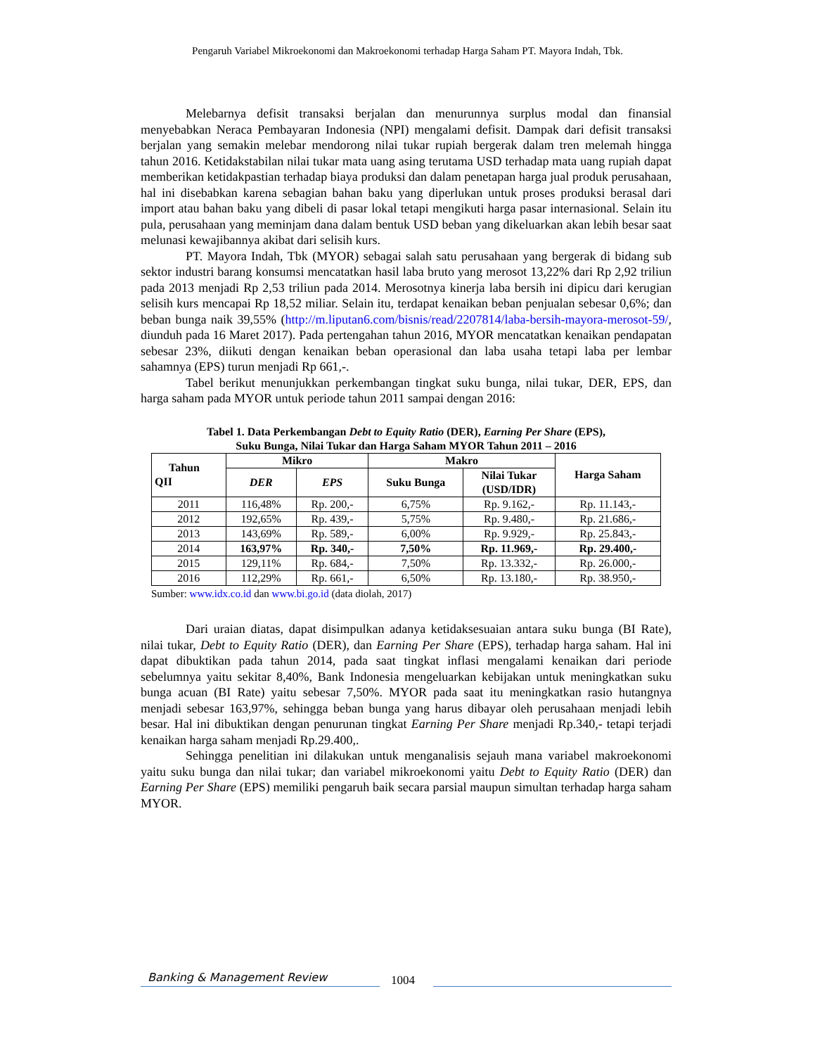Pengaruh Variabel Mikroekonomi dan Makroekonomi terhadap Harga Saham PT. Mayora Indah, Tbk.
Melebarnya defisit transaksi berjalan dan menurunnya surplus modal dan finansial menyebabkan Neraca Pembayaran Indonesia (NPI) mengalami defisit. Dampak dari defisit transaksi berjalan yang semakin melebar mendorong nilai tukar rupiah bergerak dalam tren melemah hingga tahun 2016. Ketidakstabilan nilai tukar mata uang asing terutama USD terhadap mata uang rupiah dapat memberikan ketidakpastian terhadap biaya produksi dan dalam penetapan harga jual produk perusahaan, hal ini disebabkan karena sebagian bahan baku yang diperlukan untuk proses produksi berasal dari import atau bahan baku yang dibeli di pasar lokal tetapi mengikuti harga pasar internasional. Selain itu pula, perusahaan yang meminjam dana dalam bentuk USD beban yang dikeluarkan akan lebih besar saat melunasi kewajibannya akibat dari selisih kurs.
PT. Mayora Indah, Tbk (MYOR) sebagai salah satu perusahaan yang bergerak di bidang sub sektor industri barang konsumsi mencatatkan hasil laba bruto yang merosot 13,22% dari Rp 2,92 triliun pada 2013 menjadi Rp 2,53 triliun pada 2014. Merosotnya kinerja laba bersih ini dipicu dari kerugian selisih kurs mencapai Rp 18,52 miliar. Selain itu, terdapat kenaikan beban penjualan sebesar 0,6%; dan beban bunga naik 39,55% (http://m.liputan6.com/bisnis/read/2207814/laba-bersih-mayora-merosot-59/, diunduh pada 16 Maret 2017). Pada pertengahan tahun 2016, MYOR mencatatkan kenaikan pendapatan sebesar 23%, diikuti dengan kenaikan beban operasional dan laba usaha tetapi laba per lembar sahamnya (EPS) turun menjadi Rp 661,-.
Tabel berikut menunjukkan perkembangan tingkat suku bunga, nilai tukar, DER, EPS, dan harga saham pada MYOR untuk periode tahun 2011 sampai dengan 2016:
Tabel 1. Data Perkembangan Debt to Equity Ratio (DER), Earning Per Share (EPS),
Suku Bunga, Nilai Tukar dan Harga Saham MYOR Tahun 2011 – 2016
| Tahun QII | Mikro | | Makro | | Harga Saham |
| --- | --- | --- | --- | --- | --- |
| | DER | EPS | Suku Bunga | Nilai Tukar (USD/IDR) | |
| 2011 | 116,48% | Rp. 200,- | 6,75% | Rp. 9.162,- | Rp. 11.143,- |
| 2012 | 192,65% | Rp. 439,- | 5,75% | Rp. 9.480,- | Rp. 21.686,- |
| 2013 | 143,69% | Rp. 589,- | 6,00% | Rp. 9.929,- | Rp. 25.843,- |
| 2014 | 163,97% | Rp. 340,- | 7,50% | Rp. 11.969,- | Rp. 29.400,- |
| 2015 | 129,11% | Rp. 684,- | 7,50% | Rp. 13.332,- | Rp. 26.000,- |
| 2016 | 112,29% | Rp. 661,- | 6,50% | Rp. 13.180,- | Rp. 38.950,- |
Sumber: www.idx.co.id dan www.bi.go.id (data diolah, 2017)
Dari uraian diatas, dapat disimpulkan adanya ketidaksesuaian antara suku bunga (BI Rate), nilai tukar, Debt to Equity Ratio (DER), dan Earning Per Share (EPS), terhadap harga saham. Hal ini dapat dibuktikan pada tahun 2014, pada saat tingkat inflasi mengalami kenaikan dari periode sebelumnya yaitu sekitar 8,40%, Bank Indonesia mengeluarkan kebijakan untuk meningkatkan suku bunga acuan (BI Rate) yaitu sebesar 7,50%. MYOR pada saat itu meningkatkan rasio hutangnya menjadi sebesar 163,97%, sehingga beban bunga yang harus dibayar oleh perusahaan menjadi lebih besar. Hal ini dibuktikan dengan penurunan tingkat Earning Per Share menjadi Rp.340,- tetapi terjadi kenaikan harga saham menjadi Rp.29.400,.
Sehingga penelitian ini dilakukan untuk menganalisis sejauh mana variabel makroekonomi yaitu suku bunga dan nilai tukar; dan variabel mikroekonomi yaitu Debt to Equity Ratio (DER) dan Earning Per Share (EPS) memiliki pengaruh baik secara parsial maupun simultan terhadap harga saham MYOR.
Banking & Management Review 1004